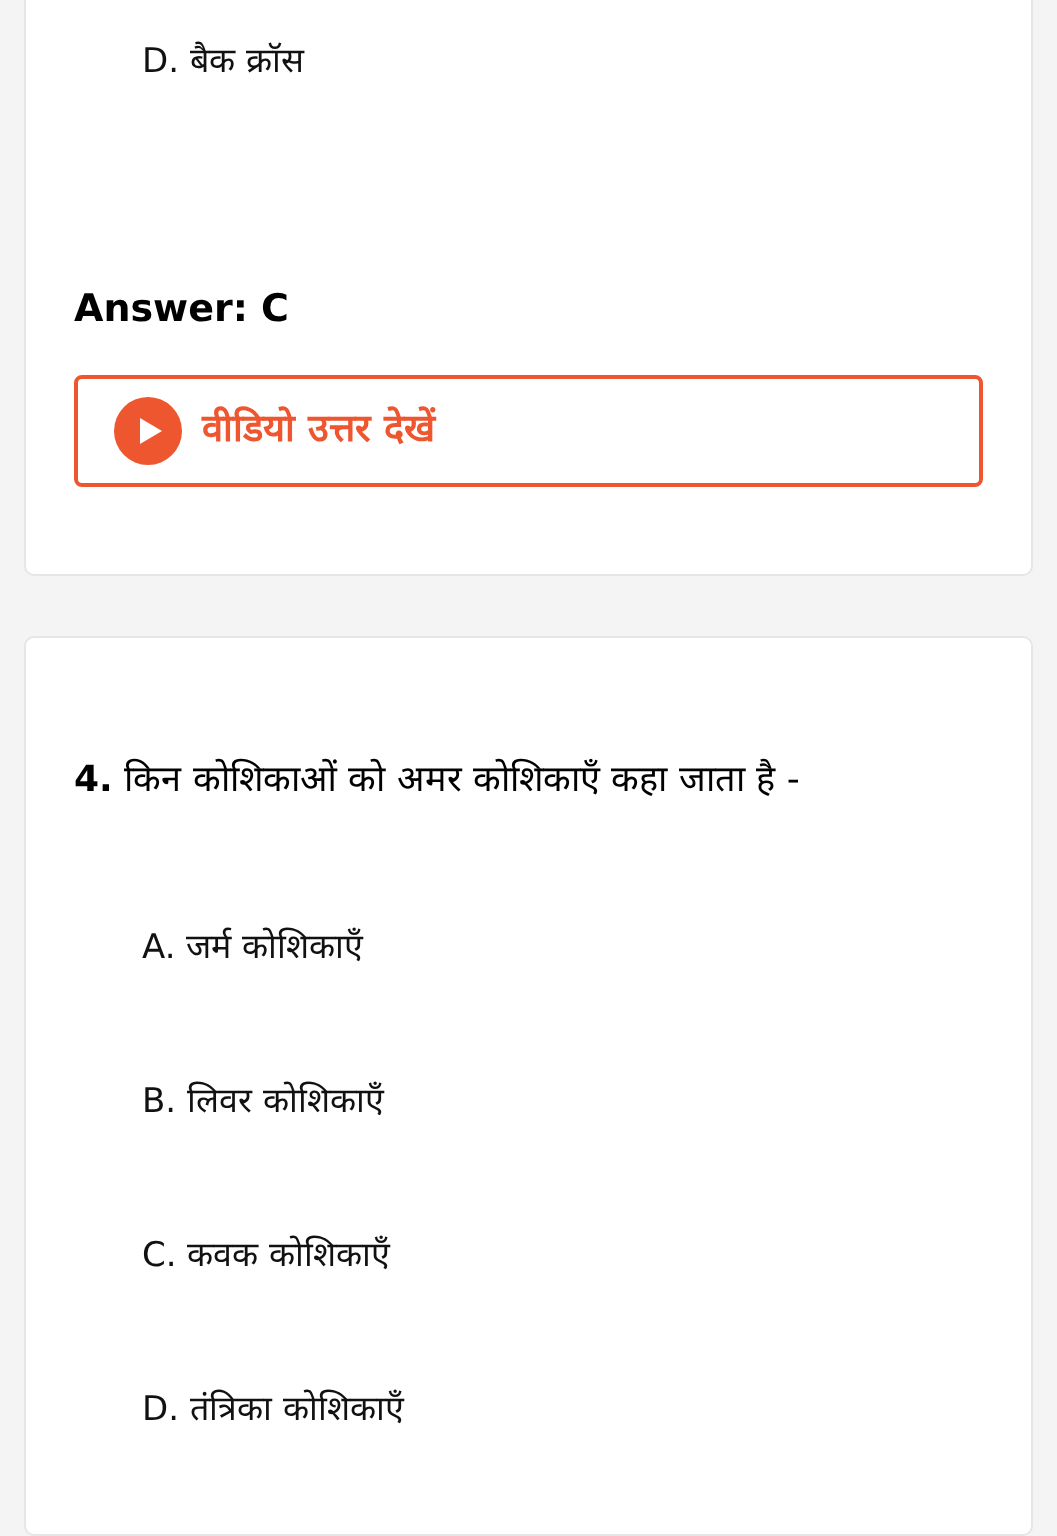D. बैक क्रॉस
Answer: C
वीडियो उत्तर देखें
4. किन कोशिकाओं को अमर कोशिकाएँ कहा जाता है -
A. जर्म कोशिकाएँ
B. लिवर कोशिकाएँ
C. कवक कोशिकाएँ
D. तंत्रिका कोशिकाएँ